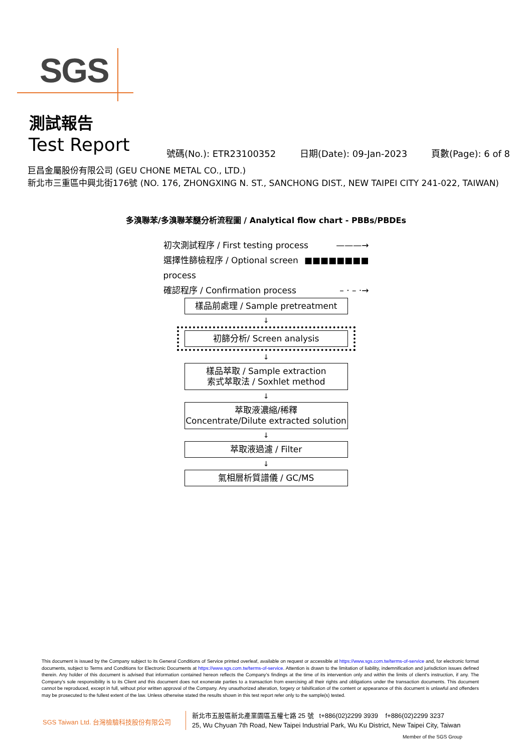SGS
測試報告
Test Report 號碼(No.): ETR23100352 日期(Date): 09-Jan-2023 頁數(Page): 6 of 8
巨昌金屬股份有限公司 (GEU CHONE METAL CO., LTD.)
新北市三重區中興北街176號 (NO. 176, ZHONGXING N. ST., SANCHONG DIST., NEW TAIPEI CITY 241-022, TAIWAN)
多溴聯苯/多溴聯苯醚分析流程圖 / Analytical flow chart - PBBs/PBDEs
初次測試程序 / First testing process ———→
選擇性篩檢程序 / Optional screen process ■■■■■■■■
確認程序 / Confirmation process – · – ·→
樣品前處理 / Sample pretreatment
↓
初篩分析/ Screen analysis
↓
樣品萃取 / Sample extraction
索式萃取法 / Soxhlet method
↓
萃取液濃縮/稀釋
Concentrate/Dilute extracted solution
↓
萃取液過濾 / Filter
↓
氣相層析質譜儀 / GC/MS
This document is issued by the Company subject to its General Conditions of Service printed overleaf, available on request or accessible at https://www.sgs.com.tw/terms-of-service and, for electronic format documents, subject to Terms and Conditions for Electronic Documents at https://www.sgs.com.tw/terms-of-service. Attention is drawn to the limitation of liability, indemnification and jurisdiction issues defined therein. Any holder of this document is advised that information contained hereon reflects the Company's findings at the time of its intervention only and within the limits of client's instruction, if any. The Company's sole responsibility is to its Client and this document does not exonerate parties to a transaction from exercising all their rights and obligations under the transaction documents. This document cannot be reproduced, except in full, without prior written approval of the Company. Any unauthorized alteration, forgery or falsification of the content or appearance of this document is unlawful and offenders may be prosecuted to the fullest extent of the law. Unless otherwise stated the results shown in this test report refer only to the sample(s) tested.
SGS Taiwan Ltd. 台灣檢驗科技股份有限公司
新北市五股區新北產業園區五權七路 25 號 t+886(02)2299 3939 f+886(02)2299 3237
25, Wu Chyuan 7th Road, New Taipei Industrial Park, Wu Ku District, New Taipei City, Taiwan
Member of the SGS Group